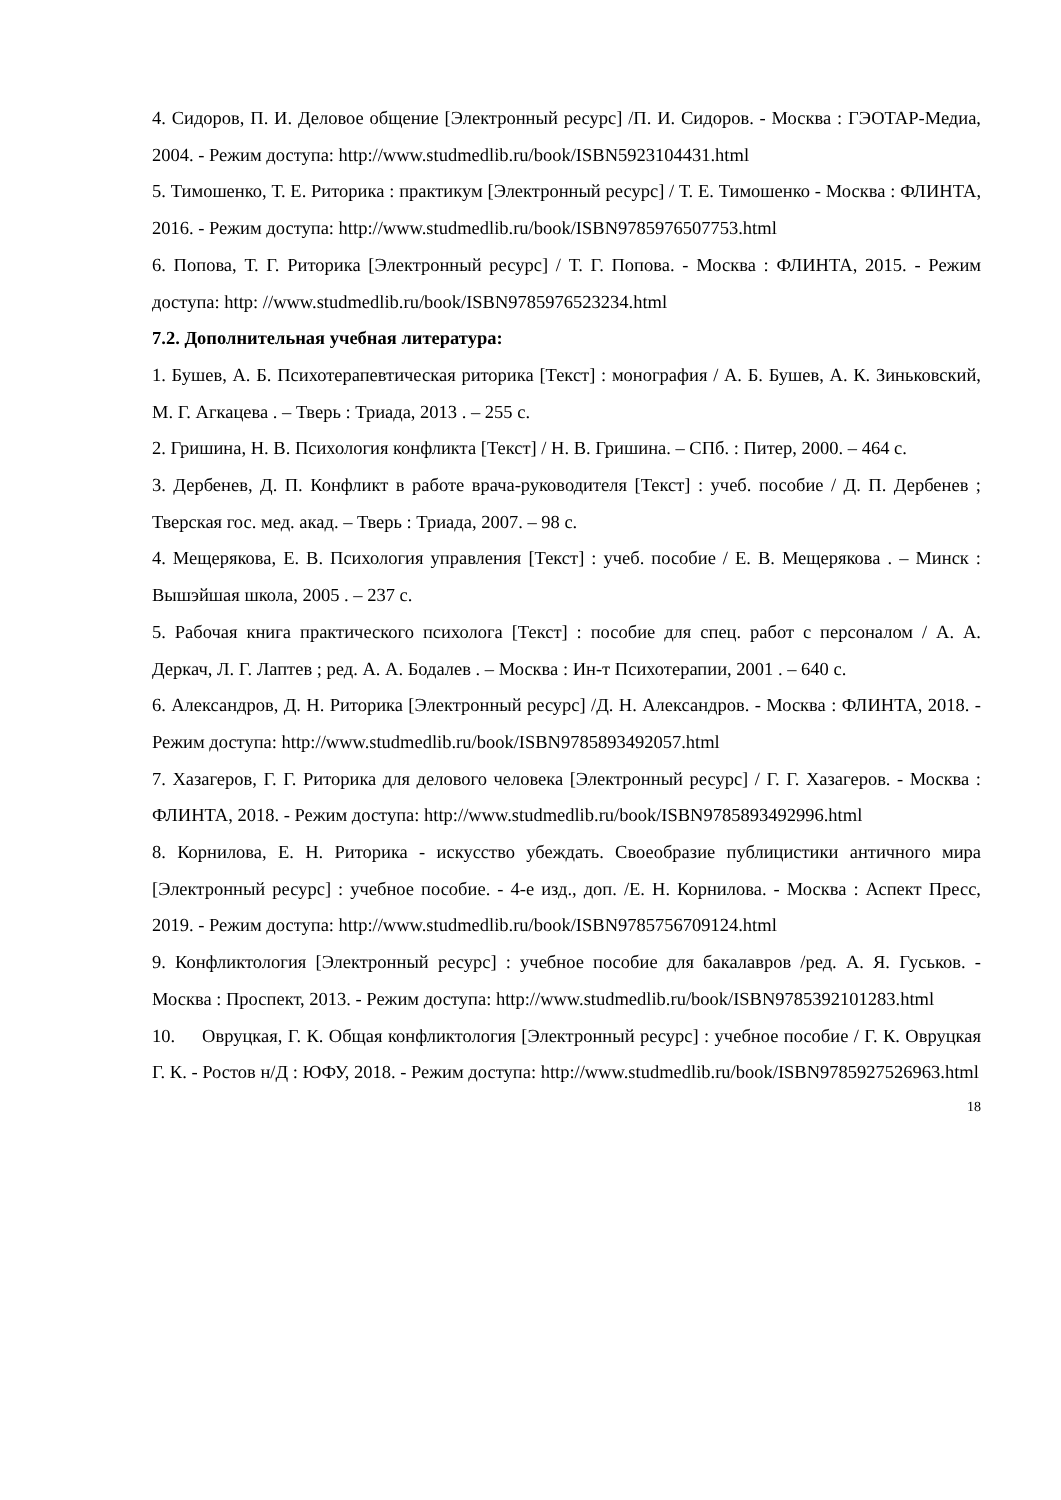4. Сидоров, П. И. Деловое общение [Электронный ресурс] /П. И. Сидоров. - Москва : ГЭОТАР-Медиа, 2004. - Режим доступа: http://www.studmedlib.ru/book/ISBN5923104431.html
5. Тимошенко, Т. Е. Риторика : практикум [Электронный ресурс] / Т. Е. Тимошенко - Москва : ФЛИНТА, 2016. - Режим доступа: http://www.studmedlib.ru/book/ISBN9785976507753.html
6. Попова, Т. Г. Риторика [Электронный ресурс] / Т. Г. Попова. - Москва : ФЛИНТА, 2015. - Режим доступа: http: //www.studmedlib.ru/book/ISBN9785976523234.html
7.2. Дополнительная учебная литература:
1. Бушев, А. Б. Психотерапевтическая риторика [Текст] : монография / А. Б. Бушев, А. К. Зиньковский, М. Г. Агкацева . – Тверь : Триада, 2013 . – 255 с.
2. Гришина, Н. В. Психология конфликта [Текст] / Н. В. Гришина. – СПб. : Питер, 2000. – 464 с.
3. Дербенев, Д. П. Конфликт в работе врача-руководителя [Текст] : учеб. пособие / Д. П. Дербенев ; Тверская гос. мед. акад. – Тверь : Триада, 2007. – 98 с.
4. Мещерякова, Е. В. Психология управления [Текст] : учеб. пособие / Е. В. Мещерякова . – Минск : Вышэйшая школа, 2005 . – 237 с.
5. Рабочая книга практического психолога [Текст] : пособие для спец. работ с персоналом / А. А. Деркач, Л. Г. Лаптев ; ред. А. А. Бодалев . – Москва : Ин-т Психотерапии, 2001 . – 640 с.
6. Александров, Д. Н. Риторика [Электронный ресурс] /Д. Н. Александров. - Москва : ФЛИНТА, 2018. - Режим доступа: http://www.studmedlib.ru/book/ISBN9785893492057.html
7. Хазагеров, Г. Г. Риторика для делового человека [Электронный ресурс] / Г. Г. Хазагеров. - Москва : ФЛИНТА, 2018. - Режим доступа: http://www.studmedlib.ru/book/ISBN9785893492996.html
8. Корнилова, Е. Н. Риторика - искусство убеждать. Своеобразие публицистики античного мира [Электронный ресурс] : учебное пособие. - 4-е изд., доп. /Е. Н. Корнилова. - Москва : Аспект Пресс, 2019. - Режим доступа: http://www.studmedlib.ru/book/ISBN9785756709124.html
9. Конфликтология [Электронный ресурс] : учебное пособие для бакалавров /ред. А. Я. Гуськов. - Москва : Проспект, 2013. - Режим доступа: http://www.studmedlib.ru/book/ISBN9785392101283.html
10. Овруцкая, Г. К. Общая конфликтология [Электронный ресурс] : учебное пособие / Г. К. Овруцкая Г. К. - Ростов н/Д : ЮФУ, 2018. - Режим доступа: http://www.studmedlib.ru/book/ISBN9785927526963.html
18